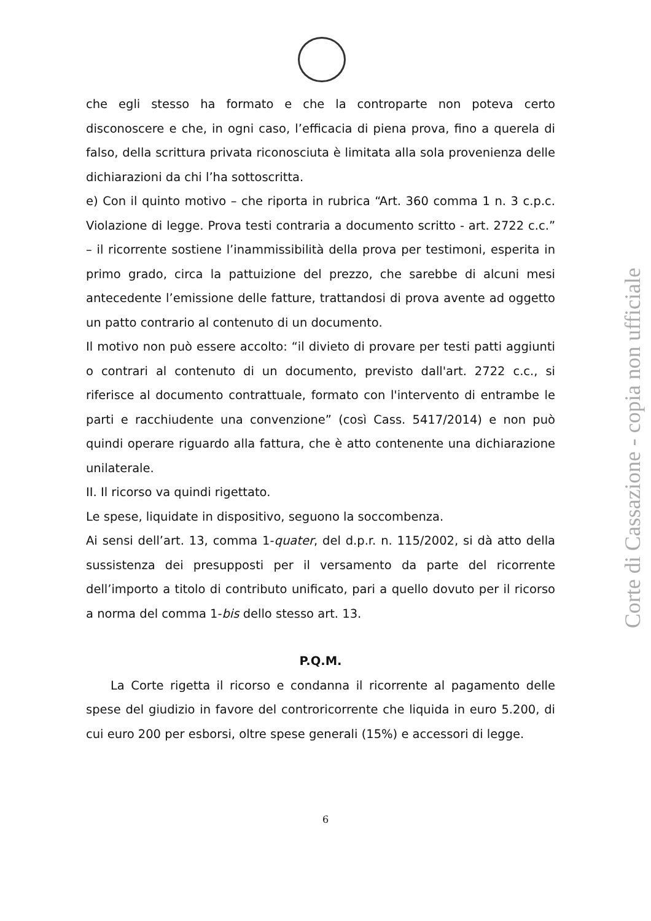che egli stesso ha formato e che la controparte non poteva certo disconoscere e che, in ogni caso, l’efficacia di piena prova, fino a querela di falso, della scrittura privata riconosciuta è limitata alla sola provenienza delle dichiarazioni da chi l’ha sottoscritta.
e) Con il quinto motivo – che riporta in rubrica “Art. 360 comma 1 n. 3 c.p.c. Violazione di legge. Prova testi contraria a documento scritto - art. 2722 c.c.” – il ricorrente sostiene l’inammissibilità della prova per testimoni, esperita in primo grado, circa la pattuizione del prezzo, che sarebbe di alcuni mesi antecedente l’emissione delle fatture, trattandosi di prova avente ad oggetto un patto contrario al contenuto di un documento.
Il motivo non può essere accolto: “il divieto di provare per testi patti aggiunti o contrari al contenuto di un documento, previsto dall'art. 2722 c.c., si riferisce al documento contrattuale, formato con l'intervento di entrambe le parti e racchiudente una convenzione” (così Cass. 5417/2014) e non può quindi operare riguardo alla fattura, che è atto contenente una dichiarazione unilaterale.
II. Il ricorso va quindi rigettato.
Le spese, liquidate in dispositivo, seguono la soccombenza.
Ai sensi dell’art. 13, comma 1-quater, del d.p.r. n. 115/2002, si dà atto della sussistenza dei presupposti per il versamento da parte del ricorrente dell’importo a titolo di contributo unificato, pari a quello dovuto per il ricorso a norma del comma 1-bis dello stesso art. 13.
P.Q.M.
La Corte rigetta il ricorso e condanna il ricorrente al pagamento delle spese del giudizio in favore del controricorrente che liquida in euro 5.200, di cui euro 200 per esborsi, oltre spese generali (15%) e accessori di legge.
6
Corte di Cassazione - copia non ufficiale